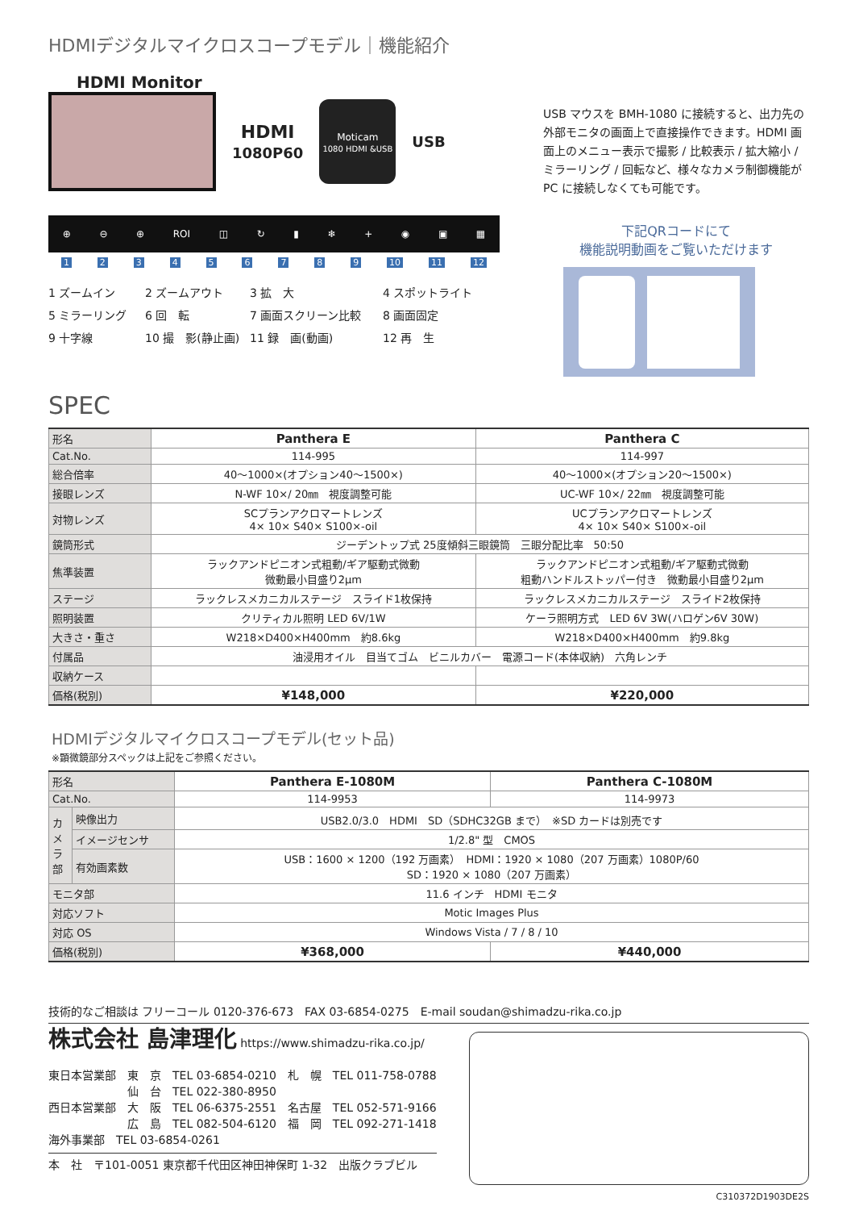HDMIデジタルマイクロスコープモデル｜機能紹介
HDMI Monitor
HDMI
1080P60
Moticam
1080 HDMI &USB
USB
⊕ ⊖ ⊕ ROI ◫ ↻ ▮ ❄ + ◉ ▣ ▦
1 2 3 4 5 6 7 8 9 10 11 12
1 ズームイン
2 ズームアウト
3 拡　大
4 スポットライト
5 ミラーリング
6 回　転
7 画面スクリーン比較
8 画面固定
9 十字線
10 撮　影(静止画)
11 録　画(動画)
12 再　生
USB マウスを BMH-1080 に接続すると、出力先の外部モニタの画面上で直接操作できます。HDMI 画面上のメニュー表示で撮影 / 比較表示 / 拡大縮小 / ミラーリング / 回転など、様々なカメラ制御機能が PC に接続しなくても可能です。
下記QRコードにて
機能説明動画をご覧いただけます
SPEC
| 形名 | Panthera E | Panthera C |
| Cat.No. | 114-995 | 114-997 |
| 総合倍率 | 40～1000×(オプション40～1500×) | 40～1000×(オプション20～1500×) |
| 接眼レンズ | N-WF 10×/ 20㎜ 視度調整可能 | UC-WF 10×/ 22㎜ 視度調整可能 |
| 対物レンズ | SCプランアクロマートレンズ 4× 10× S40× S100×-oil | UCプランアクロマートレンズ 4× 10× S40× S100×-oil |
| 鏡筒形式 | ジーデントップ式 25度傾斜三眼鏡筒 三眼分配比率 50:50 | |
| 焦準装置 | ラックアンドピニオン式粗動/ギア駆動式微動 微動最小目盛り2μm | ラックアンドピニオン式粗動/ギア駆動式微動 粗動ハンドルストッパー付き 微動最小目盛り2μm |
| ステージ | ラックレスメカニカルステージ スライド1枚保持 | ラックレスメカニカルステージ スライド2枚保持 |
| 照明装置 | クリティカル照明 LED 6V/1W | ケーラ照明方式 LED 6V 3W(ハロゲン6V 30W) |
| 大きさ・重さ | W218×D400×H400mm 約8.6kg | W218×D400×H400mm 約9.8kg |
| 付属品 | 油浸用オイル 目当てゴム ビニルカバー 電源コード(本体収納) 六角レンチ | |
| 収納ケース | | |
| 価格(税別) | ¥148,000 | ¥220,000 |
HDMIデジタルマイクロスコープモデル(セット品)
※顕微鏡部分スペックは上記をご参照ください。
| 形名 | | Panthera E-1080M | Panthera C-1080M |
| Cat.No. | | 114-9953 | 114-9973 |
| カメラ部 | 映像出力 | USB2.0/3.0 HDMI SD（SDHC32GB まで） ※SD カードは別売です | |
| | イメージセンサ | 1/2.8" 型 CMOS | |
| | 有効画素数 | USB：1600 × 1200（192 万画素） HDMI：1920 × 1080（207 万画素）1080P/60 SD：1920 × 1080（207 万画素） | |
| モニタ部 | | 11.6 インチ HDMI モニタ | |
| 対応ソフト | | Motic Images Plus | |
| 対応 OS | | Windows Vista / 7 / 8 / 10 | |
| 価格(税別) | | ¥368,000 | ¥440,000 |
技術的なご相談は フリーコール 0120-376-673　FAX 03-6854-0275　E-mail soudan@shimadzu-rika.co.jp
株式会社 島津理化 https://www.shimadzu-rika.co.jp/
東日本営業部　東　京　TEL 03-6854-0210　札　幌　TEL 011-758-0788
　　　　　　　仙　台　TEL 022-380-8950
西日本営業部　大　阪　TEL 06-6375-2551　名古屋　TEL 052-571-9166
　　　　　　　広　島　TEL 082-504-6120　福　岡　TEL 092-271-1418
海外事業部　TEL 03-6854-0261
本　社　〒101-0051 東京都千代田区神田神保町 1-32　出版クラブビル
C310372D1903DE2S